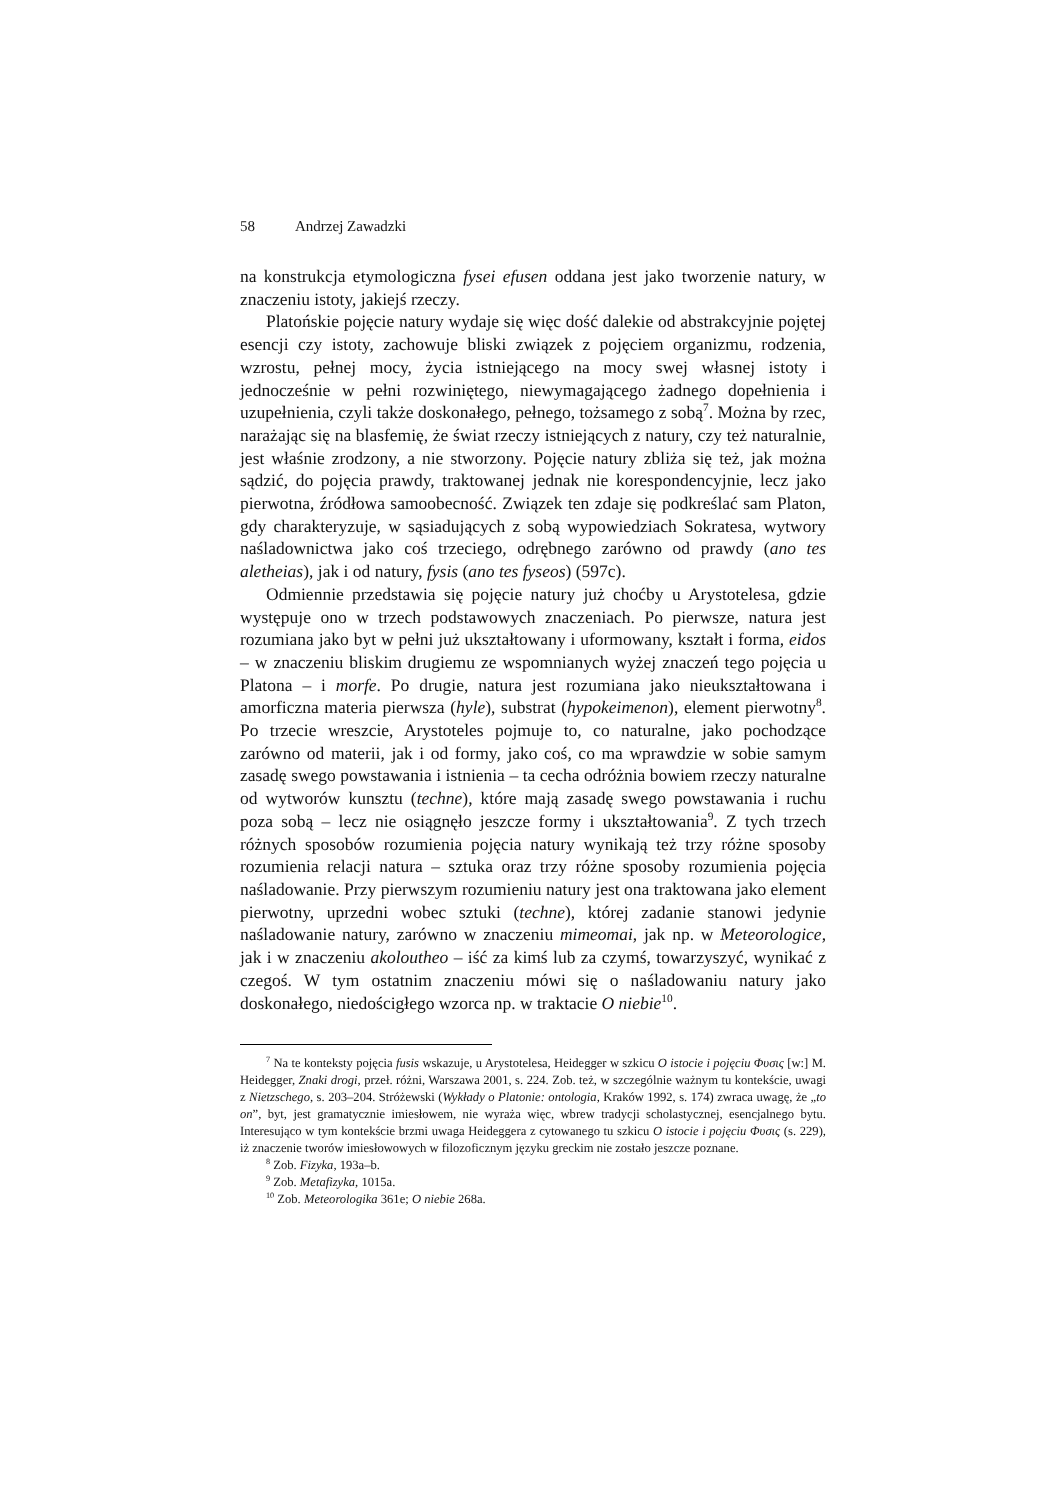58 Andrzej Zawadzki
na konstrukcja etymologiczna fysei efusen oddana jest jako tworzenie natury, w znaczeniu istoty, jakiejś rzeczy.
Platońskie pojęcie natury wydaje się więc dość dalekie od abstrakcyjnie pojętej esencji czy istoty, zachowuje bliski związek z pojęciem organizmu, rodzenia, wzrostu, pełnej mocy, życia istniejącego na mocy swej własnej istoty i jednocześnie w pełni rozwiniętego, niewymagającego żadnego dopełnienia i uzupełnienia, czyli także doskonałego, pełnego, tożsamego z sobą<sup>7</sup>. Można by rzec, narażając się na blasfemię, że świat rzeczy istniejących z natury, czy też naturalnie, jest właśnie zrodzony, a nie stworzony. Pojęcie natury zbliża się też, jak można sądzić, do pojęcia prawdy, traktowanej jednak nie korespondencyjnie, lecz jako pierwotna, źródłowa samoobecność. Związek ten zdaje się podkreślać sam Platon, gdy charakteryzuje, w sąsiadujących z sobą wypowiedziach Sokratesa, wytwory naśladownictwa jako coś trzeciego, odrębnego zarówno od prawdy (ano tes aletheias), jak i od natury, fysis (ano tes fyseos) (597c).
Odmiennie przedstawia się pojęcie natury już choćby u Arystotelesa, gdzie występuje ono w trzech podstawowych znaczeniach. Po pierwsze, natura jest rozumiana jako byt w pełni już ukształtowany i uformowany, kształt i forma, eidos – w znaczeniu bliskim drugiemu ze wspomnianych wyżej znaczeń tego pojęcia u Platona – i morfe. Po drugie, natura jest rozumiana jako nieukształtowana i amorficzna materia pierwsza (hyle), substrat (hypokeimenon), element pierwotny<sup>8</sup>. Po trzecie wreszcie, Arystoteles pojmuje to, co naturalne, jako pochodzące zarówno od materii, jak i od formy, jako coś, co ma wprawdzie w sobie samym zasadę swego powstawania i istnienia – ta cecha odróżnia bowiem rzeczy naturalne od wytworów kunsztu (techne), które mają zasadę swego powstawania i ruchu poza sobą – lecz nie osiągnęło jeszcze formy i ukształtowania<sup>9</sup>. Z tych trzech różnych sposobów rozumienia pojęcia natury wynikają też trzy różne sposoby rozumienia relacji natura – sztuka oraz trzy różne sposoby rozumienia pojęcia naśladowanie. Przy pierwszym rozumieniu natury jest ona traktowana jako element pierwotny, uprzedni wobec sztuki (techne), której zadanie stanowi jedynie naśladowanie natury, zarówno w znaczeniu mimeomai, jak np. w Meteorologice, jak i w znaczeniu akoloutheo – iść za kimś lub za czymś, towarzyszyć, wynikać z czegoś. W tym ostatnim znaczeniu mówi się o naśladowaniu natury jako doskonałego, niedościgłego wzorca np. w traktacie O niebie<sup>10</sup>.
<sup>7</sup> Na te konteksty pojęcia fusis wskazuje, u Arystotelesa, Heidegger w szkicu O istocie i pojęciu Φυσις [w:] M. Heidegger, Znaki drogi, przeł. różni, Warszawa 2001, s. 224. Zob. też, w szczególnie ważnym tu kontekście, uwagi z Nietzschego, s. 203–204. Stróżewski (Wykłady o Platonie: ontologia, Kraków 1992, s. 174) zwraca uwagę, że „to on”, byt, jest gramatycznie imiesłowem, nie wyraża więc, wbrew tradycji scholastycznej, esencjalnego bytu. Interesująco w tym kontekście brzmi uwaga Heideggera z cytowanego tu szkicu O istocie i pojęciu Φυσις (s. 229), iż znaczenie tworów imiesłowowych w filozoficznym języku greckim nie zostało jeszcze poznane.
<sup>8</sup> Zob. Fizyka, 193a–b.
<sup>9</sup> Zob. Metafizyka, 1015a.
<sup>10</sup> Zob. Meteorologika 361e; O niebie 268a.